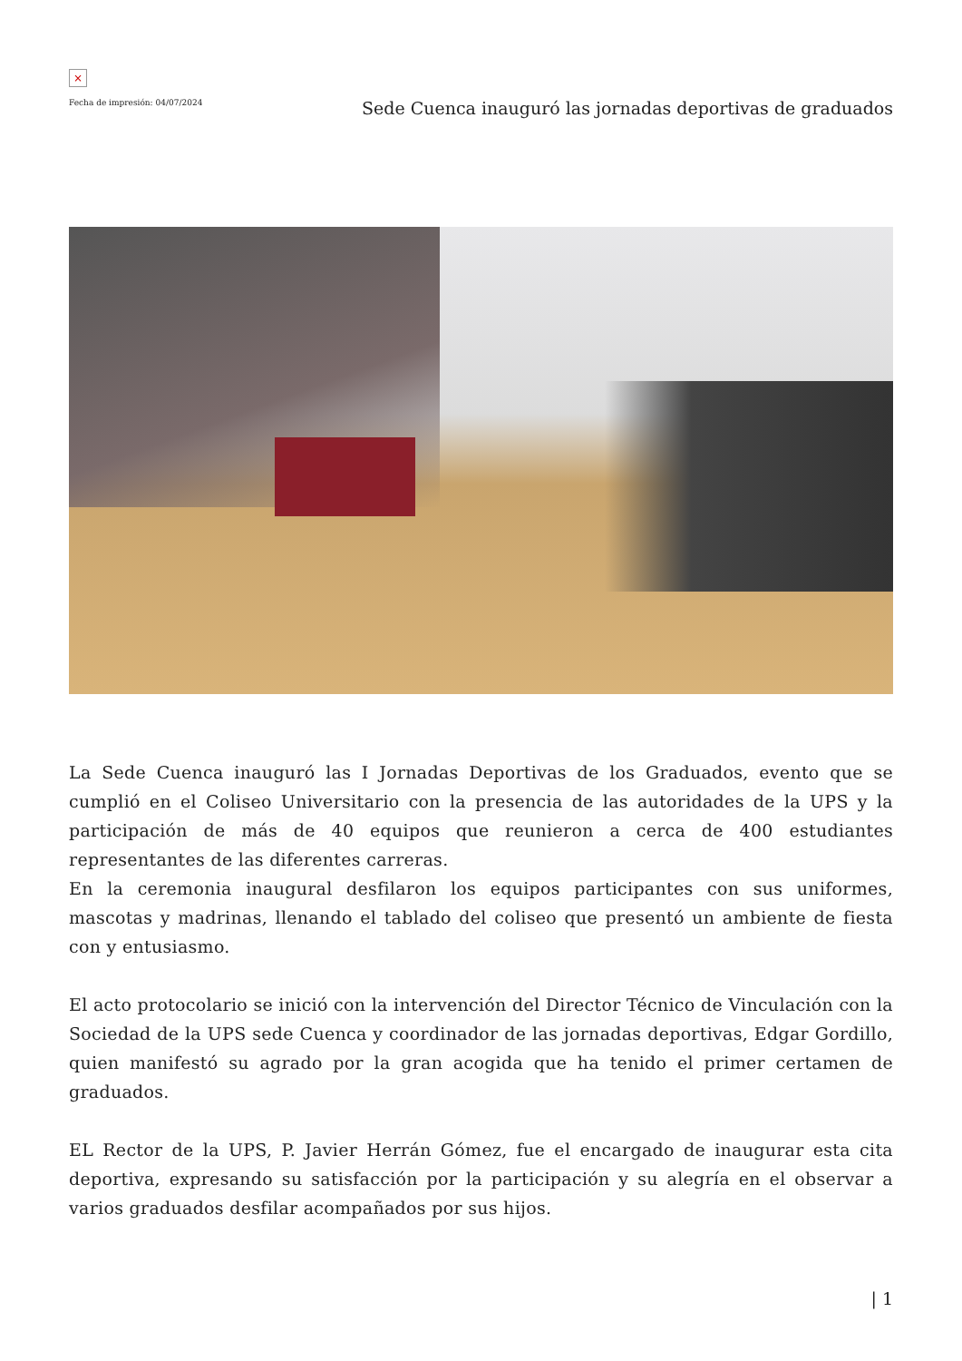×
Fecha de impresión: 04/07/2024 Sede Cuenca inauguró las jornadas deportivas de graduados
La Sede Cuenca inauguró las I Jornadas Deportivas de los Graduados, evento que se cumplió en el Coliseo Universitario con la presencia de las autoridades de la UPS y la participación de más de 40 equipos que reunieron a cerca de 400 estudiantes representantes de las diferentes carreras.
En la ceremonia inaugural desfilaron los equipos participantes con sus uniformes, mascotas y madrinas, llenando el tablado del coliseo que presentó un ambiente de fiesta con y entusiasmo.
El acto protocolario se inició con la intervención del Director Técnico de Vinculación con la Sociedad de la UPS sede Cuenca y coordinador de las jornadas deportivas, Edgar Gordillo, quien manifestó su agrado por la gran acogida que ha tenido el primer certamen de graduados.
EL Rector de la UPS, P. Javier Herrán Gómez, fue el encargado de inaugurar esta cita deportiva, expresando su satisfacción por la participación y su alegría en el observar a varios graduados desfilar acompañados por sus hijos.
| 1